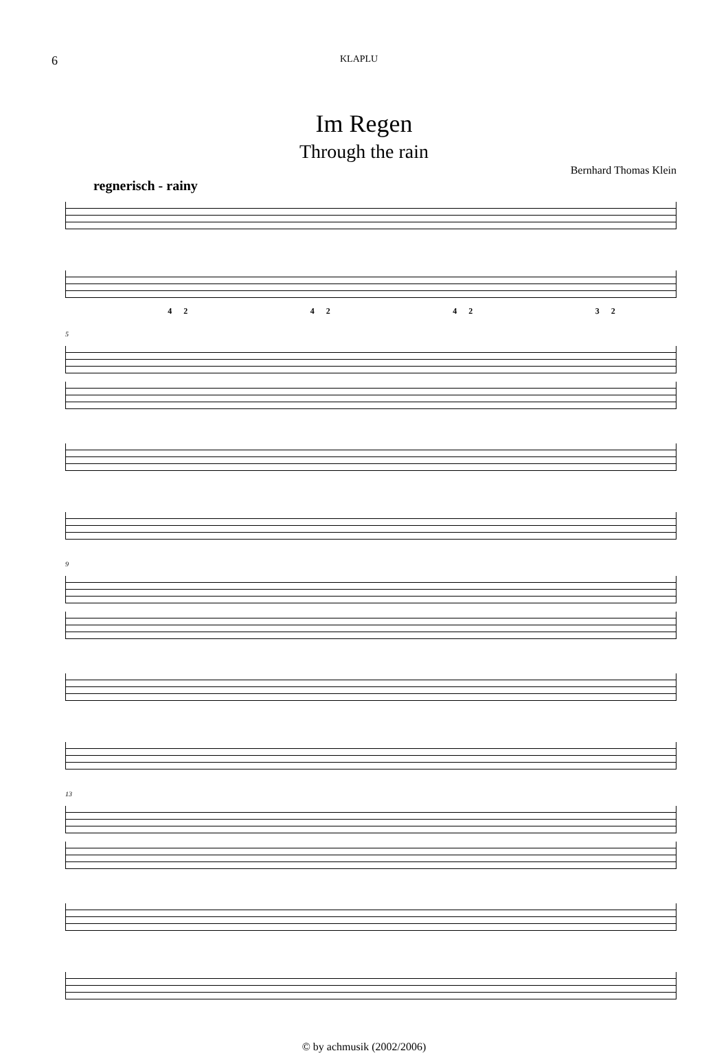6 KLAPLU
Im Regen
Through the rain
Bernhard Thomas Klein
regnerisch - rainy
4 2 4 2 4 2 3 2
5
9
13
© by achmusik (2002/2006)